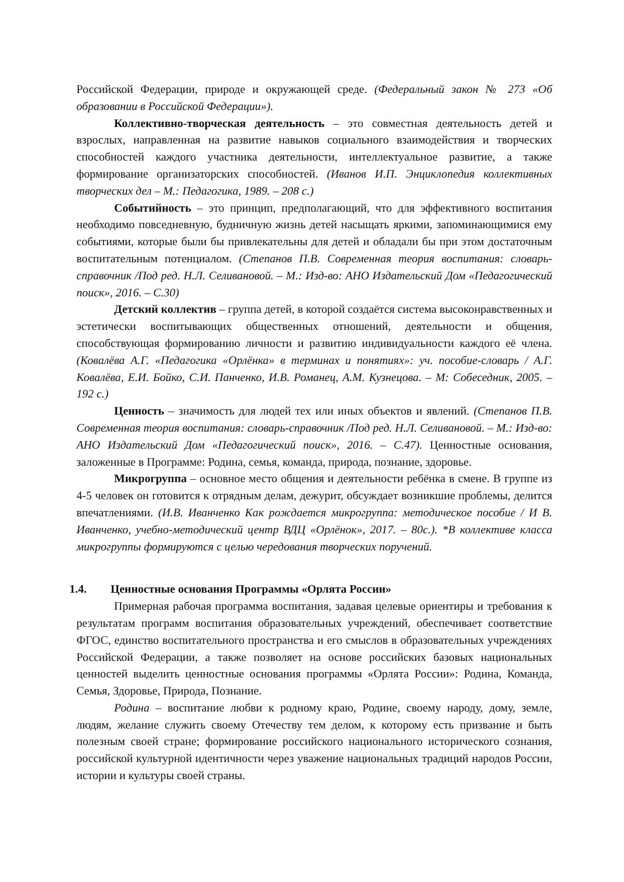Российской Федерации, природе и окружающей среде. (Федеральный закон № 273 «Об образовании в Российской Федерации»).
Коллективно-творческая деятельность – это совместная деятельность детей и взрослых, направленная на развитие навыков социального взаимодействия и творческих способностей каждого участника деятельности, интеллектуальное развитие, а также формирование организаторских способностей. (Иванов И.П. Энциклопедия коллективных творческих дел – М.: Педагогика, 1989. – 208 с.)
Событийность – это принцип, предполагающий, что для эффективного воспитания необходимо повседневную, будничную жизнь детей насыщать яркими, запоминающимися ему событиями, которые были бы привлекательны для детей и обладали бы при этом достаточным воспитательным потенциалом. (Степанов П.В. Современная теория воспитания: словарь-справочник /Под ред. Н.Л. Селивановой. – М.: Изд-во: АНО Издательский Дом «Педагогический поиск», 2016. – С.30)
Детский коллектив – группа детей, в которой создаётся система высоконравственных и эстетически воспитывающих общественных отношений, деятельности и общения, способствующая формированию личности и развитию индивидуальности каждого её члена. (Ковалёва А.Г. «Педагогика «Орлёнка» в терминах и понятиях»: уч. пособие-словарь / А.Г. Ковалёва, Е.И. Бойко, С.И. Панченко, И.В. Романец, А.М. Кузнецова. – М: Собеседник, 2005. – 192 с.)
Ценность – значимость для людей тех или иных объектов и явлений. (Степанов П.В. Современная теория воспитания: словарь-справочник /Под ред. Н.Л. Селивановой. – М.: Изд-во: АНО Издательский Дом «Педагогический поиск», 2016. – С.47). Ценностные основания, заложенные в Программе: Родина, семья, команда, природа, познание, здоровье.
Микрогруппа – основное место общения и деятельности ребёнка в смене. В группе из 4-5 человек он готовится к отрядным делам, дежурит, обсуждает возникшие проблемы, делится впечатлениями. (И.В. Иванченко Как рождается микрогруппа: методическое пособие / И В. Иванченко, учебно-методический центр ВДЦ «Орлёнок», 2017. – 80с.). *В коллективе класса микрогруппы формируются с целью чередования творческих поручений.
1.4. Ценностные основания Программы «Орлята России»
Примерная рабочая программа воспитания, задавая целевые ориентиры и требования к результатам программ воспитания образовательных учреждений, обеспечивает соответствие ФГОС, единство воспитательного пространства и его смыслов в образовательных учреждениях Российской Федерации, а также позволяет на основе российских базовых национальных ценностей выделить ценностные основания программы «Орлята России»: Родина, Команда, Семья, Здоровье, Природа, Познание.
Родина – воспитание любви к родному краю, Родине, своему народу, дому, земле, людям, желание служить своему Отечеству тем делом, к которому есть призвание и быть полезным своей стране; формирование российского национального исторического сознания, российской культурной идентичности через уважение национальных традиций народов России, истории и культуры своей страны.